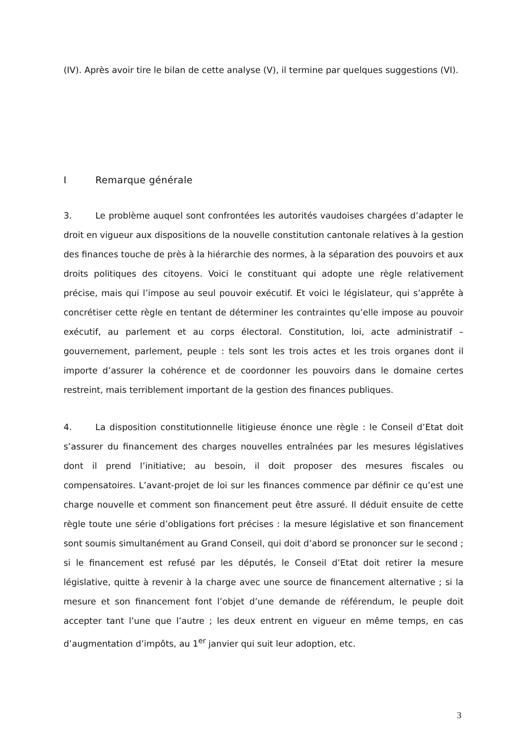(IV). Après avoir tire le bilan de cette analyse (V), il termine par quelques suggestions (VI).
I Remarque générale
3. Le problème auquel sont confrontées les autorités vaudoises chargées d’adapter le droit en vigueur aux dispositions de la nouvelle constitution cantonale relatives à la gestion des finances touche de près à la hiérarchie des normes, à la séparation des pouvoirs et aux droits politiques des citoyens. Voici le constituant qui adopte une règle relativement précise, mais qui l’impose au seul pouvoir exécutif. Et voici le législateur, qui s’apprête à concrétiser cette règle en tentant de déterminer les contraintes qu’elle impose au pouvoir exécutif, au parlement et au corps électoral. Constitution, loi, acte administratif – gouvernement, parlement, peuple : tels sont les trois actes et les trois organes dont il importe d’assurer la cohérence et de coordonner les pouvoirs dans le domaine certes restreint, mais terriblement important de la gestion des finances publiques.
4. La disposition constitutionnelle litigieuse énonce une règle : le Conseil d’Etat doit s’assurer du financement des charges nouvelles entraînées par les mesures législatives dont il prend l’initiative; au besoin, il doit proposer des mesures fiscales ou compensatoires. L’avant-projet de loi sur les finances commence par définir ce qu’est une charge nouvelle et comment son financement peut être assuré. Il déduit ensuite de cette règle toute une série d’obligations fort précises : la mesure législative et son financement sont soumis simultanément au Grand Conseil, qui doit d’abord se prononcer sur le second ; si le financement est refusé par les députés, le Conseil d’Etat doit retirer la mesure législative, quitte à revenir à la charge avec une source de financement alternative ; si la mesure et son financement font l’objet d’une demande de référendum, le peuple doit accepter tant l’une que l’autre ; les deux entrent en vigueur en même temps, en cas d’augmentation d’impôts, au 1<sup>er</sup> janvier qui suit leur adoption, etc.
3